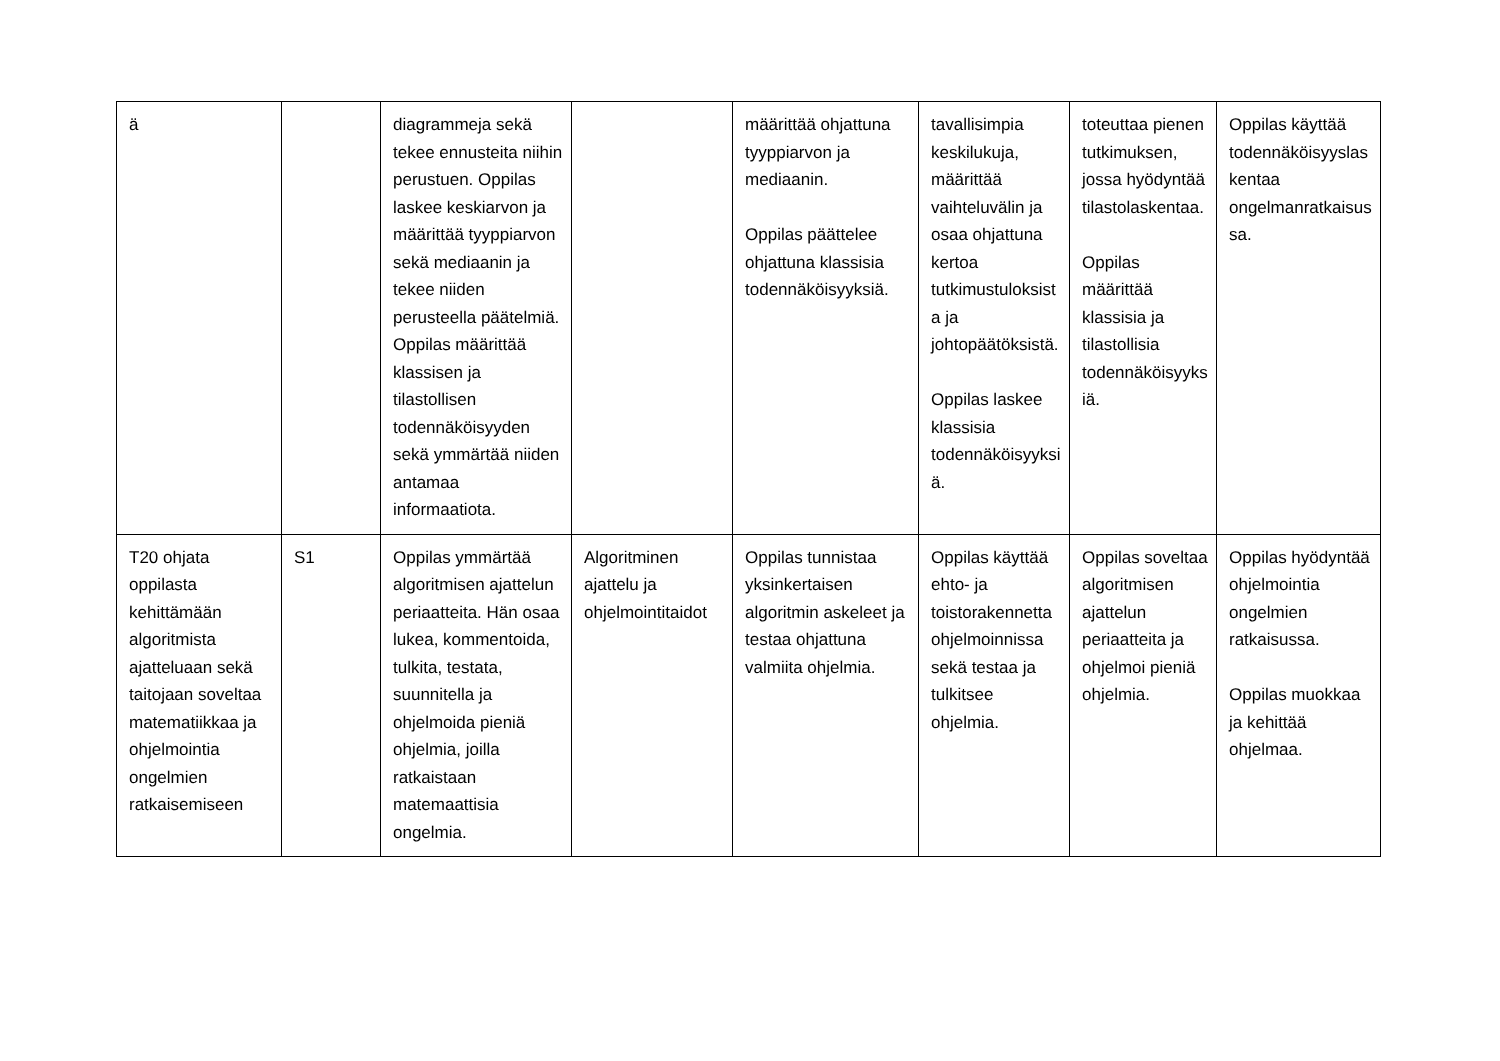| ä | | diagrammeja sekä tekee ennusteita niihin perustuen. Oppilas laskee keskiarvon ja määrittää tyyppiarvon sekä mediaanin ja tekee niiden perusteella päätelmiä. Oppilas määrittää klassisen ja tilastollisen todennäköisyyden sekä ymmärtää niiden antamaa informaatiota. | | määrittää ohjattuna tyyppiarvon ja mediaanin. Oppilas päättelee ohjattuna klassisia todennäköisyyksiä. | tavallisimpia keskilukuja, määrittää vaihteluvälin ja osaa ohjattuna kertoa tutkimustuloksista ja johtopäätöksistä. Oppilas laskee klassisia todennäköisyyksiä. | toteuttaa pienen tutkimuksen, jossa hyödyntää tilastolaskentaa. Oppilas määrittää klassisia ja tilastollisia todennäköisyyksiä. | Oppilas käyttää todennäköisyyslaskentaa ongelmanratkaisussa. |
| T20 ohjata oppilasta kehittämään algoritmista ajatteluaan sekä taitojaan soveltaa matematiikkaa ja ohjelmointia ongelmien ratkaisemiseen | S1 | Oppilas ymmärtää algoritmisen ajattelun periaatteita. Hän osaa lukea, kommentoida, tulkita, testata, suunnitella ja ohjelmoida pieniä ohjelmia, joilla ratkaistaan matemaattisia ongelmia. | Algoritminen ajattelu ja ohjelmointitaidot | Oppilas tunnistaa yksinkertaisen algoritmin askeleet ja testaa ohjattuna valmiita ohjelmia. | Oppilas käyttää ehto- ja toistorakennetta ohjelmoinnissa sekä testaa ja tulkitsee ohjelmia. | Oppilas soveltaa algoritmisen ajattelun periaatteita ja ohjelmoi pieniä ohjelmia. | Oppilas hyödyntää ohjelmointia ongelmien ratkaisussa. Oppilas muokkaa ja kehittää ohjelmaa. |